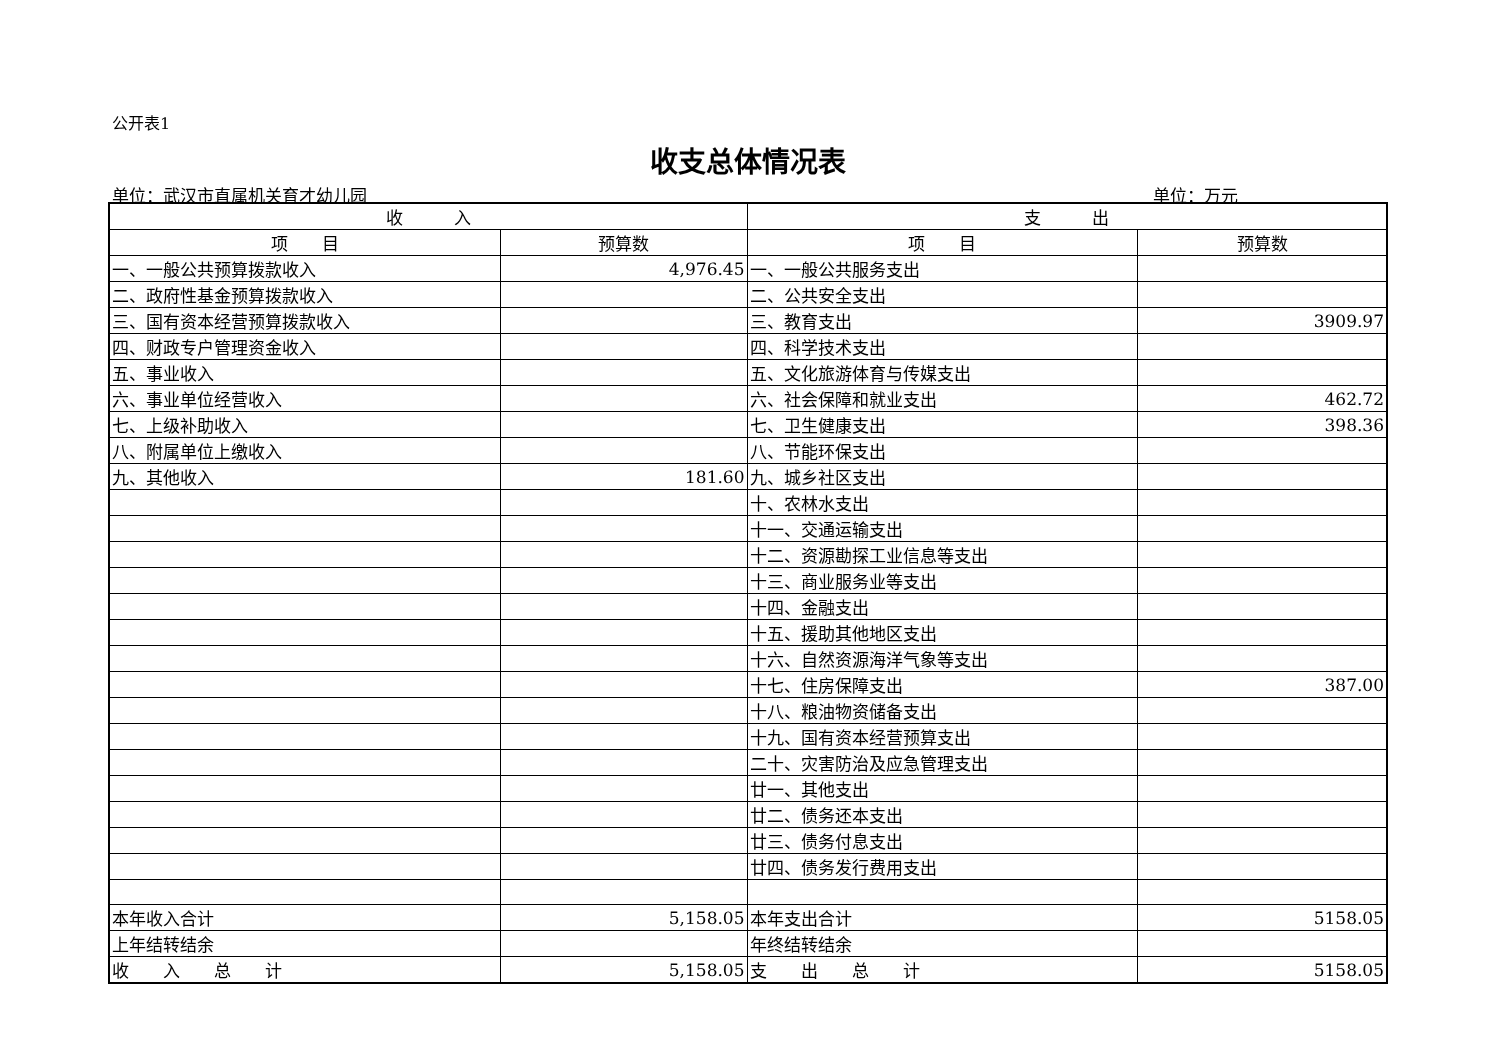公开表1
收支总体情况表
单位：武汉市直属机关育才幼儿园 单位：万元
| 收 入 | | 支 出 | |
| --- | --- | --- | --- |
| 项 目 | 预算数 | 项 目 | 预算数 |
| 一、一般公共预算拨款收入 | 4,976.45 | 一、一般公共服务支出 | |
| 二、政府性基金预算拨款收入 | | 二、公共安全支出 | |
| 三、国有资本经营预算拨款收入 | | 三、教育支出 | 3909.97 |
| 四、财政专户管理资金收入 | | 四、科学技术支出 | |
| 五、事业收入 | | 五、文化旅游体育与传媒支出 | |
| 六、事业单位经营收入 | | 六、社会保障和就业支出 | 462.72 |
| 七、上级补助收入 | | 七、卫生健康支出 | 398.36 |
| 八、附属单位上缴收入 | | 八、节能环保支出 | |
| 九、其他收入 | 181.60 | 九、城乡社区支出 | |
| | | 十、农林水支出 | |
| | | 十一、交通运输支出 | |
| | | 十二、资源勘探工业信息等支出 | |
| | | 十三、商业服务业等支出 | |
| | | 十四、金融支出 | |
| | | 十五、援助其他地区支出 | |
| | | 十六、自然资源海洋气象等支出 | |
| | | 十七、住房保障支出 | 387.00 |
| | | 十八、粮油物资储备支出 | |
| | | 十九、国有资本经营预算支出 | |
| | | 二十、灾害防治及应急管理支出 | |
| | | 廿一、其他支出 | |
| | | 廿二、债务还本支出 | |
| | | 廿三、债务付息支出 | |
| | | 廿四、债务发行费用支出 | |
| 本年收入合计 | 5,158.05 | 本年支出合计 | 5158.05 |
| 上年结转结余 | | 年终结转结余 | |
| 收 入 总 计 | 5,158.05 | 支 出 总 计 | 5158.05 |